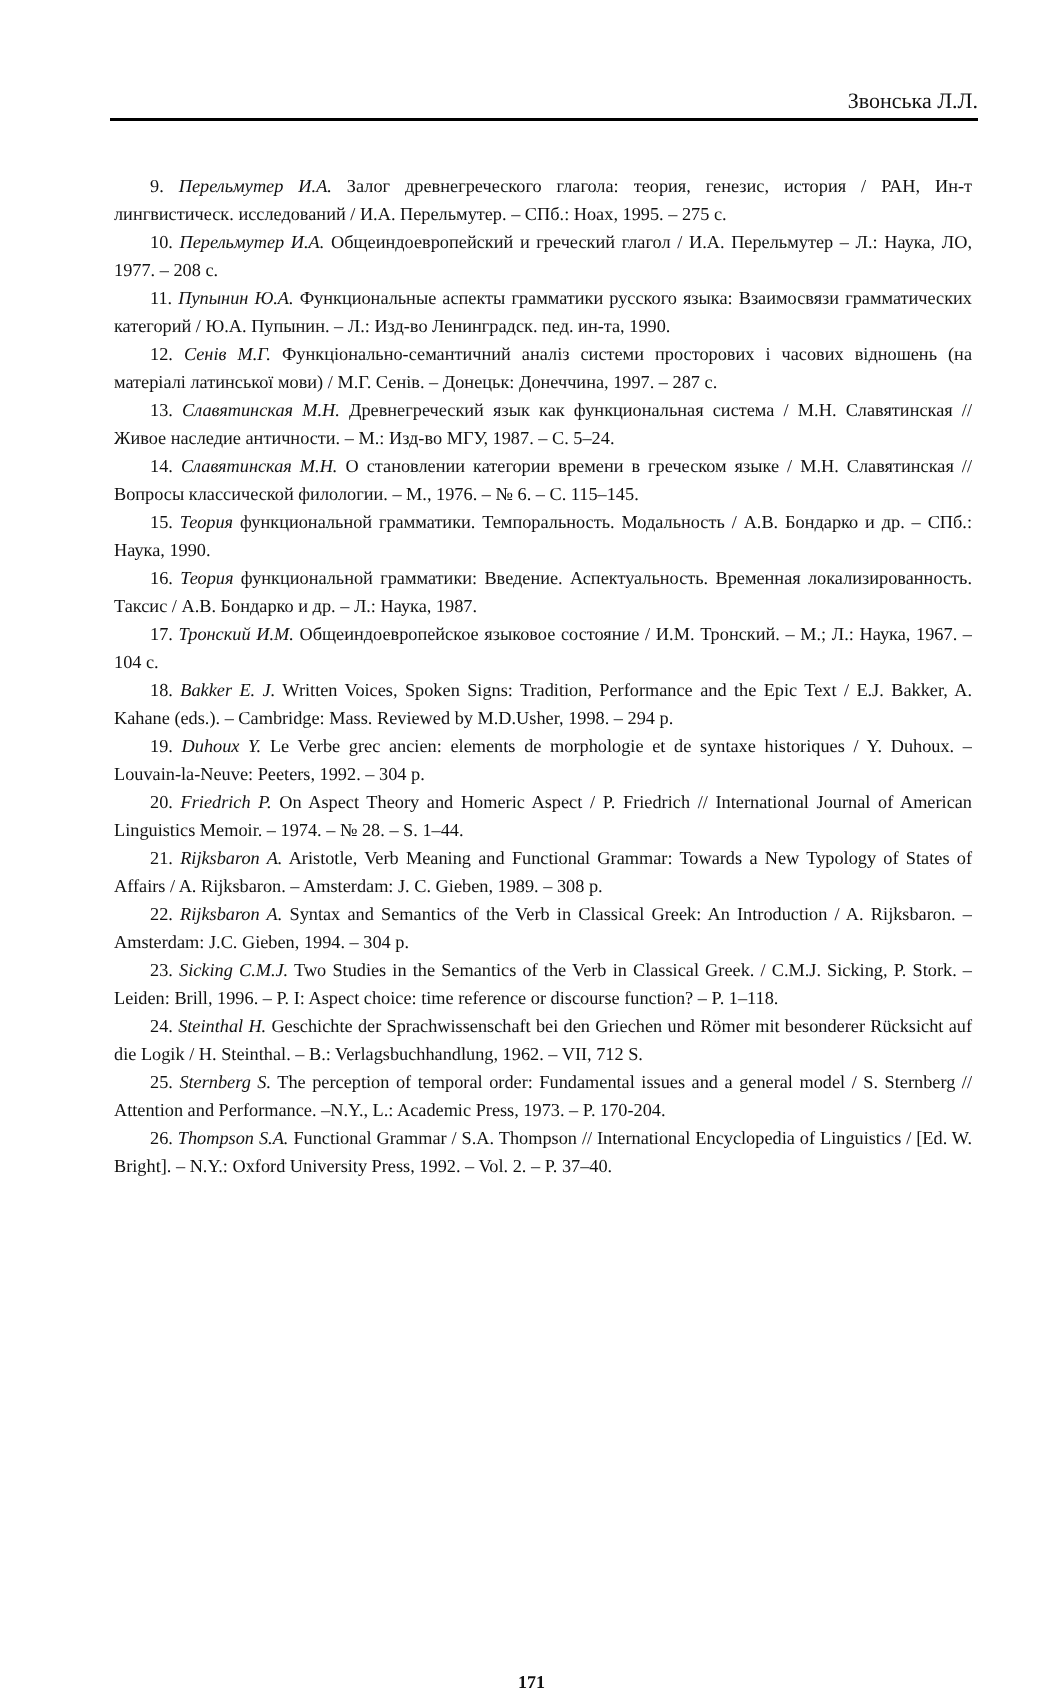Звонська Л.Л.
9. Перельмутер И.А. Залог древнегреческого глагола: теория, генезис, история / РАН, Ин-т лингвистическ. исследований / И.А. Перельмутер. – СПб.: Ноах, 1995. – 275 с.
10. Перельмутер И.А. Общеиндоевропейский и греческий глагол / И.А. Перельмутер – Л.: Наука, ЛО, 1977. – 208 с.
11. Пупынин Ю.А. Функциональные аспекты грамматики русского языка: Взаимосвязи грамматических категорий / Ю.А. Пупынин. – Л.: Изд-во Ленинградск. пед. ин-та, 1990.
12. Сенів М.Г. Функціонально-семантичний аналіз системи просторових і часових відношень (на матеріалі латинської мови) / М.Г. Сенів. – Донецьк: Донеччина, 1997. – 287 с.
13. Славятинская М.Н. Древнегреческий язык как функциональная система / М.Н. Славятинская // Живое наследие античности. – М.: Изд-во МГУ, 1987. – С. 5–24.
14. Славятинская М.Н. О становлении категории времени в греческом языке / М.Н. Славятинская // Вопросы классической филологии. – М., 1976. – № 6. – С. 115–145.
15. Теория функциональной грамматики. Темпоральность. Модальность / А.В. Бондарко и др. – СПб.: Наука, 1990.
16. Теория функциональной грамматики: Введение. Аспектуальность. Временная локализированность. Таксис / А.В. Бондарко и др. – Л.: Наука, 1987.
17. Тронский И.М. Общеиндоевропейское языковое состояние / И.М. Тронский. – М.; Л.: Наука, 1967. – 104 с.
18. Bakker E. J. Written Voices, Spoken Signs: Tradition, Performance and the Epic Text / E.J. Bakker, A. Kahane (eds.). – Cambridge: Mass. Reviewed by M.D.Usher, 1998. – 294 p.
19. Duhoux Y. Le Verbe grec ancien: elements de morphologie et de syntaxe historiques / Y. Duhoux. – Louvain-la-Neuve: Peeters, 1992. – 304 p.
20. Friedrich P. On Aspect Theory and Homeric Aspect / P. Friedrich // International Journal of American Linguistics Memoir. – 1974. – № 28. – S. 1–44.
21. Rijksbaron A. Aristotle, Verb Meaning and Functional Grammar: Towards a New Typology of States of Affairs / A. Rijksbaron. – Amsterdam: J. C. Gieben, 1989. – 308 p.
22. Rijksbaron A. Syntax and Semantics of the Verb in Classical Greek: An Introduction / A. Rijksbaron. – Amsterdam: J.C. Gieben, 1994. – 304 p.
23. Sicking C.M.J. Two Studies in the Semantics of the Verb in Classical Greek. / C.M.J. Sicking, P. Stork. – Leiden: Brill, 1996. – P. I: Aspect choice: time reference or discourse function? – P. 1–118.
24. Steinthal H. Geschichte der Sprachwissenschaft bei den Griechen und Römer mit besonderer Rücksicht auf die Logik / H. Steinthal. – B.: Verlagsbuchhandlung, 1962. – VII, 712 S.
25. Sternberg S. The perception of temporal order: Fundamental issues and a general model / S. Sternberg // Attention and Performance. –N.Y., L.: Academic Press, 1973. – P. 170-204.
26. Thompson S.A. Functional Grammar / S.A. Thompson // International Encyclopedia of Linguistics / [Ed. W. Bright]. – N.Y.: Oxford University Press, 1992. – Vol. 2. – P. 37–40.
171